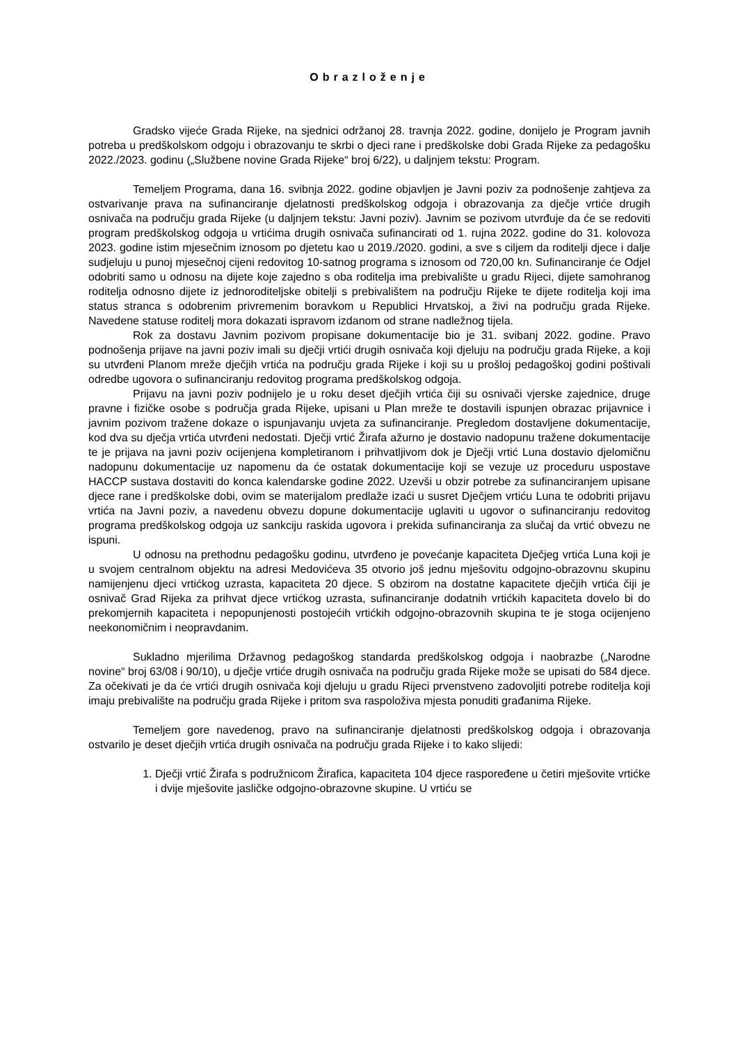Obrazloženje
Gradsko vijeće Grada Rijeke, na sjednici održanoj 28. travnja 2022. godine, donijelo je Program javnih potreba u predškolskom odgoju i obrazovanju te skrbi o djeci rane i predškolske dobi Grada Rijeke za pedagošku 2022./2023. godinu („Službene novine Grada Rijeke“ broj 6/22), u daljnjem tekstu: Program.
Temeljem Programa, dana 16. svibnja 2022. godine objavljen je Javni poziv za podnošenje zahtjeva za ostvarivanje prava na sufinanciranje djelatnosti predškolskog odgoja i obrazovanja za dječje vrtiće drugih osnivača na području grada Rijeke (u daljnjem tekstu: Javni poziv). Javnim se pozivom utvrđuje da će se redoviti program predškolskog odgoja u vrtićima drugih osnivača sufinancirati od 1. rujna 2022. godine do 31. kolovoza 2023. godine istim mjesečnim iznosom po djetetu kao u 2019./2020. godini, a sve s ciljem da roditelji djece i dalje sudjeluju u punoj mjesečnoj cijeni redovitog 10-satnog programa s iznosom od 720,00 kn. Sufinanciranje će Odjel odobriti samo u odnosu na dijete koje zajedno s oba roditelja ima prebivalište u gradu Rijeci, dijete samohranog roditelja odnosno dijete iz jednoroditeljske obitelji s prebivalištem na području Rijeke te dijete roditelja koji ima status stranca s odobrenim privremenim boravkom u Republici Hrvatskoj, a živi na području grada Rijeke. Navedene statuse roditelj mora dokazati ispravom izdanom od strane nadležnog tijela.
Rok za dostavu Javnim pozivom propisane dokumentacije bio je 31. svibanj 2022. godine. Pravo podnošenja prijave na javni poziv imali su dječji vrtići drugih osnivača koji djeluju na području grada Rijeke, a koji su utvrđeni Planom mreže dječjih vrtića na području grada Rijeke i koji su u prošloj pedagoškoj godini poštivali odredbe ugovora o sufinanciranju redovitog programa predškolskog odgoja.
Prijavu na javni poziv podnijelo je u roku deset dječjih vrtića čiji su osnivači vjerske zajednice, druge pravne i fizičke osobe s područja grada Rijeke, upisani u Plan mreže te dostavili ispunjen obrazac prijavnice i javnim pozivom tražene dokaze o ispunjavanju uvjeta za sufinanciranje. Pregledom dostavljene dokumentacije, kod dva su dječja vrtića utvrđeni nedostati. Dječji vrtić Žirafa ažurno je dostavio nadopunu tražene dokumentacije te je prijava na javni poziv ocijenjena kompletiranom i prihvatljivom dok je Dječji vrtić Luna dostavio djelomičnu nadopunu dokumentacije uz napomenu da će ostatak dokumentacije koji se vezuje uz proceduru uspostave HACCP sustava dostaviti do konca kalendarske godine 2022. Uzevši u obzir potrebe za sufinanciranjem upisane djece rane i predškolske dobi, ovim se materijalom predlaže izaći u susret Dječjem vrtiću Luna te odobriti prijavu vrtića na Javni poziv, a navedenu obvezu dopune dokumentacije uglaviti u ugovor o sufinanciranju redovitog programa predškolskog odgoja uz sankciju raskida ugovora i prekida sufinanciranja za slučaj da vrtić obvezu ne ispuni.
U odnosu na prethodnu pedagošku godinu, utvrđeno je povećanje kapaciteta Dječjeg vrtića Luna koji je u svojem centralnom objektu na adresi Medovićeva 35 otvorio još jednu mješovitu odgojno-obrazovnu skupinu namijenjenu djeci vrtićkog uzrasta, kapaciteta 20 djece. S obzirom na dostatne kapacitete dječjih vrtića čiji je osnivač Grad Rijeka za prihvat djece vrtićkog uzrasta, sufinanciranje dodatnih vrtićkih kapaciteta dovelo bi do prekomjernih kapaciteta i nepopunjenosti postojećih vrtićkih odgojno-obrazovnih skupina te je stoga ocijenjeno neekonomičnim i neopravdanim.
Sukladno mjerilima Državnog pedagoškog standarda predškolskog odgoja i naobrazbe („Narodne novine“ broj 63/08 i 90/10), u dječje vrtiće drugih osnivača na području grada Rijeke može se upisati do 584 djece. Za očekivati je da će vrtići drugih osnivača koji djeluju u gradu Rijeci prvenstveno zadovoljiti potrebe roditelja koji imaju prebivalište na području grada Rijeke i pritom sva raspoloživa mjesta ponuditi građanima Rijeke.
Temeljem gore navedenog, pravo na sufinanciranje djelatnosti predškolskog odgoja i obrazovanja ostvarilo je deset dječjih vrtića drugih osnivača na području grada Rijeke i to kako slijedi:
1. Dječji vrtić Žirafa s podružnicom Žirafica, kapaciteta 104 djece raspoređene u četiri mješovite vrtićke i dvije mješovite jasličke odgojno-obrazovne skupine. U vrtiću se